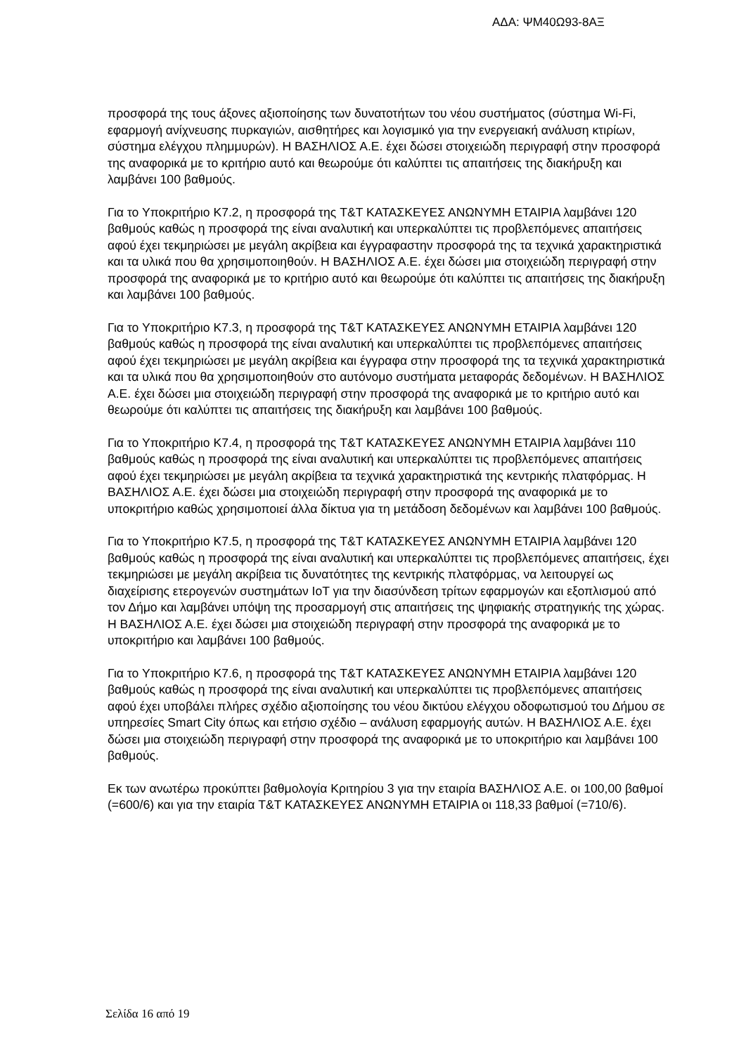ΑΔΑ: ΨΜ40Ω93-8ΑΞ
προσφορά της τους άξονες αξιοποίησης των δυνατοτήτων του νέου συστήματος (σύστημα Wi-Fi, εφαρμογή ανίχνευσης πυρκαγιών, αισθητήρες και λογισμικό για την ενεργειακή ανάλυση κτιρίων, σύστημα ελέγχου πλημμυρών). Η ΒΑΣΗΛΙΟΣ Α.Ε. έχει δώσει στοιχειώδη περιγραφή στην προσφορά της αναφορικά με το κριτήριο αυτό και θεωρούμε ότι καλύπτει τις απαιτήσεις της διακήρυξη και λαμβάνει 100 βαθμούς.
Για το Υποκριτήριο Κ7.2, η προσφορά της T&T ΚΑΤΑΣΚΕΥΕΣ ΑΝΩΝΥΜΗ ΕΤΑΙΡΙΑ λαμβάνει 120 βαθμούς καθώς η προσφορά της είναι αναλυτική και υπερκαλύπτει τις προβλεπόμενες απαιτήσεις αφού έχει τεκμηριώσει με μεγάλη ακρίβεια και έγγραφαστην προσφορά της τα τεχνικά χαρακτηριστικά και τα υλικά που θα χρησιμοποιηθούν. Η ΒΑΣΗΛΙΟΣ Α.Ε. έχει δώσει μια στοιχειώδη περιγραφή στην προσφορά της αναφορικά με το κριτήριο αυτό και θεωρούμε ότι καλύπτει τις απαιτήσεις της διακήρυξη και λαμβάνει 100 βαθμούς.
Για το Υποκριτήριο Κ7.3, η προσφορά της T&T ΚΑΤΑΣΚΕΥΕΣ ΑΝΩΝΥΜΗ ΕΤΑΙΡΙΑ λαμβάνει 120 βαθμούς καθώς η προσφορά της είναι αναλυτική και υπερκαλύπτει τις προβλεπόμενες απαιτήσεις αφού έχει τεκμηριώσει με μεγάλη ακρίβεια και έγγραφα στην προσφορά της τα τεχνικά χαρακτηριστικά και τα υλικά που θα χρησιμοποιηθούν στο αυτόνομο συστήματα μεταφοράς δεδομένων. Η ΒΑΣΗΛΙΟΣ Α.Ε. έχει δώσει μια στοιχειώδη περιγραφή στην προσφορά της αναφορικά με το κριτήριο αυτό και θεωρούμε ότι καλύπτει τις απαιτήσεις της διακήρυξη και λαμβάνει 100 βαθμούς.
Για το Υποκριτήριο Κ7.4, η προσφορά της T&T ΚΑΤΑΣΚΕΥΕΣ ΑΝΩΝΥΜΗ ΕΤΑΙΡΙΑ λαμβάνει 110 βαθμούς καθώς η προσφορά της είναι αναλυτική και υπερκαλύπτει τις προβλεπόμενες απαιτήσεις αφού έχει τεκμηριώσει με μεγάλη ακρίβεια τα τεχνικά χαρακτηριστικά της κεντρικής πλατφόρμας. Η ΒΑΣΗΛΙΟΣ Α.Ε. έχει δώσει μια στοιχειώδη περιγραφή στην προσφορά της αναφορικά με το υποκριτήριο καθώς χρησιμοποιεί άλλα δίκτυα για τη μετάδοση δεδομένων και λαμβάνει 100 βαθμούς.
Για το Υποκριτήριο Κ7.5, η προσφορά της T&T ΚΑΤΑΣΚΕΥΕΣ ΑΝΩΝΥΜΗ ΕΤΑΙΡΙΑ λαμβάνει 120 βαθμούς καθώς η προσφορά της είναι αναλυτική και υπερκαλύπτει τις προβλεπόμενες απαιτήσεις, έχει τεκμηριώσει με μεγάλη ακρίβεια τις δυνατότητες της κεντρικής πλατφόρμας, να λειτουργεί ως διαχείρισης ετερογενών συστημάτων IoT για την διασύνδεση τρίτων εφαρμογών και εξοπλισμού από τον Δήμο και λαμβάνει υπόψη της προσαρμογή στις απαιτήσεις της ψηφιακής στρατηγικής της χώρας. Η ΒΑΣΗΛΙΟΣ Α.Ε. έχει δώσει μια στοιχειώδη περιγραφή στην προσφορά της αναφορικά με το υποκριτήριο και λαμβάνει 100 βαθμούς.
Για το Υποκριτήριο Κ7.6, η προσφορά της T&T ΚΑΤΑΣΚΕΥΕΣ ΑΝΩΝΥΜΗ ΕΤΑΙΡΙΑ λαμβάνει 120 βαθμούς καθώς η προσφορά της είναι αναλυτική και υπερκαλύπτει τις προβλεπόμενες απαιτήσεις αφού έχει υποβάλει πλήρες σχέδιο αξιοποίησης του νέου δικτύου ελέγχου οδοφωτισμού του Δήμου σε υπηρεσίες Smart City όπως και ετήσιο σχέδιο – ανάλυση εφαρμογής αυτών. Η ΒΑΣΗΛΙΟΣ Α.Ε. έχει δώσει μια στοιχειώδη περιγραφή στην προσφορά της αναφορικά με το υποκριτήριο και λαμβάνει 100 βαθμούς.
Εκ των ανωτέρω προκύπτει βαθμολογία Κριτηρίου 3 για την εταιρία ΒΑΣΗΛΙΟΣ Α.Ε. οι 100,00 βαθμοί (=600/6) και για την εταιρία T&T ΚΑΤΑΣΚΕΥΕΣ ΑΝΩΝΥΜΗ ΕΤΑΙΡΙΑ οι 118,33 βαθμοί (=710/6).
Σελίδα 16 από 19